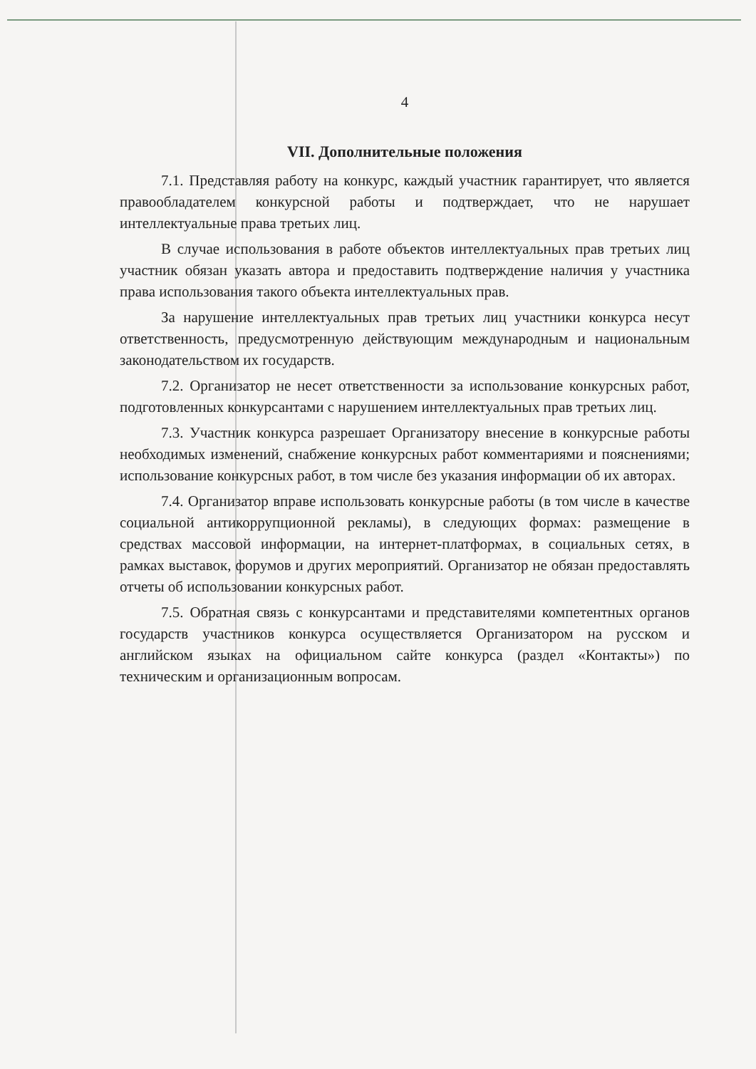4
VII. Дополнительные положения
7.1. Представляя работу на конкурс, каждый участник гарантирует, что является правообладателем конкурсной работы и подтверждает, что не нарушает интеллектуальные права третьих лиц.
В случае использования в работе объектов интеллектуальных прав третьих лиц участник обязан указать автора и предоставить подтверждение наличия у участника права использования такого объекта интеллектуальных прав.
За нарушение интеллектуальных прав третьих лиц участники конкурса несут ответственность, предусмотренную действующим международным и национальным законодательством их государств.
7.2. Организатор не несет ответственности за использование конкурсных работ, подготовленных конкурсантами с нарушением интеллектуальных прав третьих лиц.
7.3. Участник конкурса разрешает Организатору внесение в конкурсные работы необходимых изменений, снабжение конкурсных работ комментариями и пояснениями; использование конкурсных работ, в том числе без указания информации об их авторах.
7.4. Организатор вправе использовать конкурсные работы (в том числе в качестве социальной антикоррупционной рекламы), в следующих формах: размещение в средствах массовой информации, на интернет-платформах, в социальных сетях, в рамках выставок, форумов и других мероприятий. Организатор не обязан предоставлять отчеты об использовании конкурсных работ.
7.5. Обратная связь с конкурсантами и представителями компетентных органов государств участников конкурса осуществляется Организатором на русском и английском языках на официальном сайте конкурса (раздел «Контакты») по техническим и организационным вопросам.